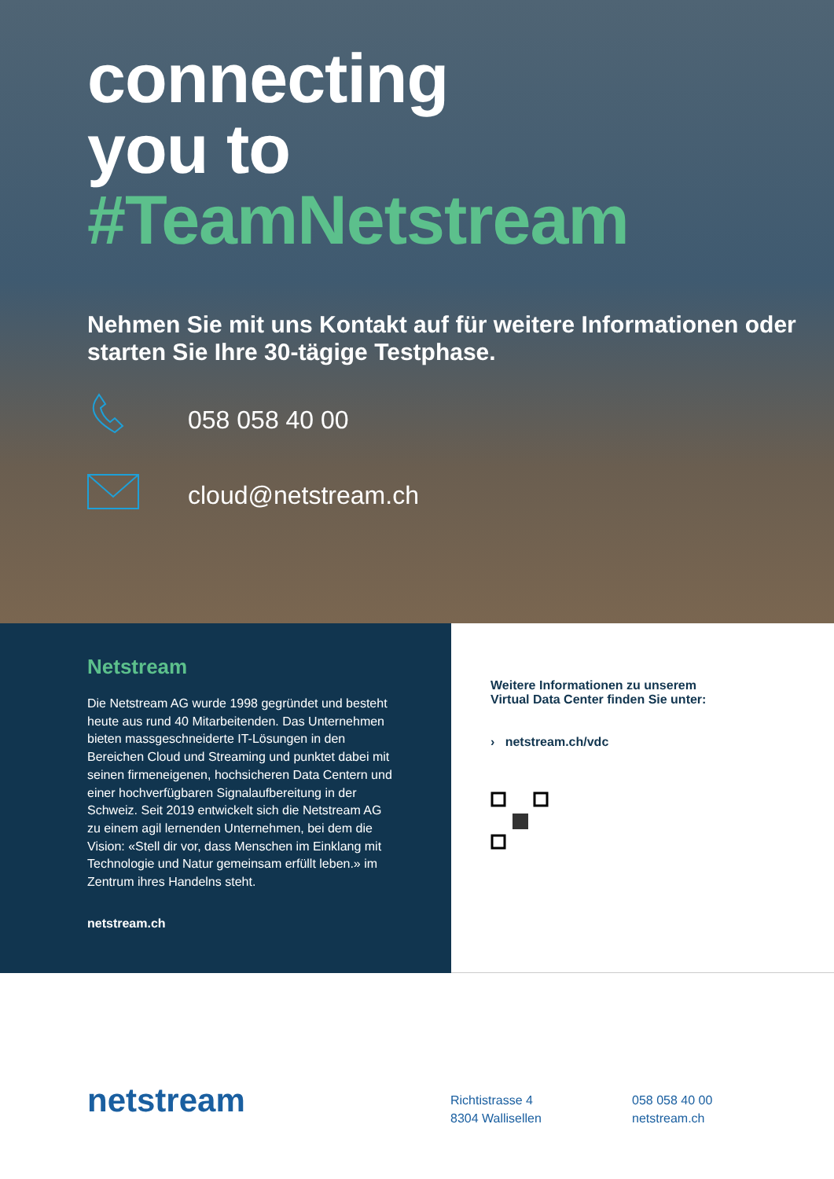connecting
you to
#TeamNetstream
Nehmen Sie mit uns Kontakt auf für weitere Informationen oder starten Sie Ihre 30-tägige Testphase.
058 058 40 00
cloud@netstream.ch
Netstream
Die Netstream AG wurde 1998 gegründet und besteht heute aus rund 40 Mitarbeitenden. Das Unternehmen bieten massgeschneiderte IT-Lösungen in den Bereichen Cloud und Streaming und punktet dabei mit seinen firmeneigenen, hochsicheren Data Centern und einer hochverfügbaren Signalaufbereitung in der Schweiz. Seit 2019 entwickelt sich die Netstream AG zu einem agil lernenden Unternehmen, bei dem die Vision: «Stell dir vor, dass Menschen im Einklang mit Technologie und Natur gemeinsam erfüllt leben.» im Zentrum ihres Handelns steht.
netstream.ch
Weitere Informationen zu unserem
Virtual Data Center finden Sie unter:
› netstream.ch/vdc
netstream
Richtistrasse 4
8304 Wallisellen
058 058 40 00
netstream.ch